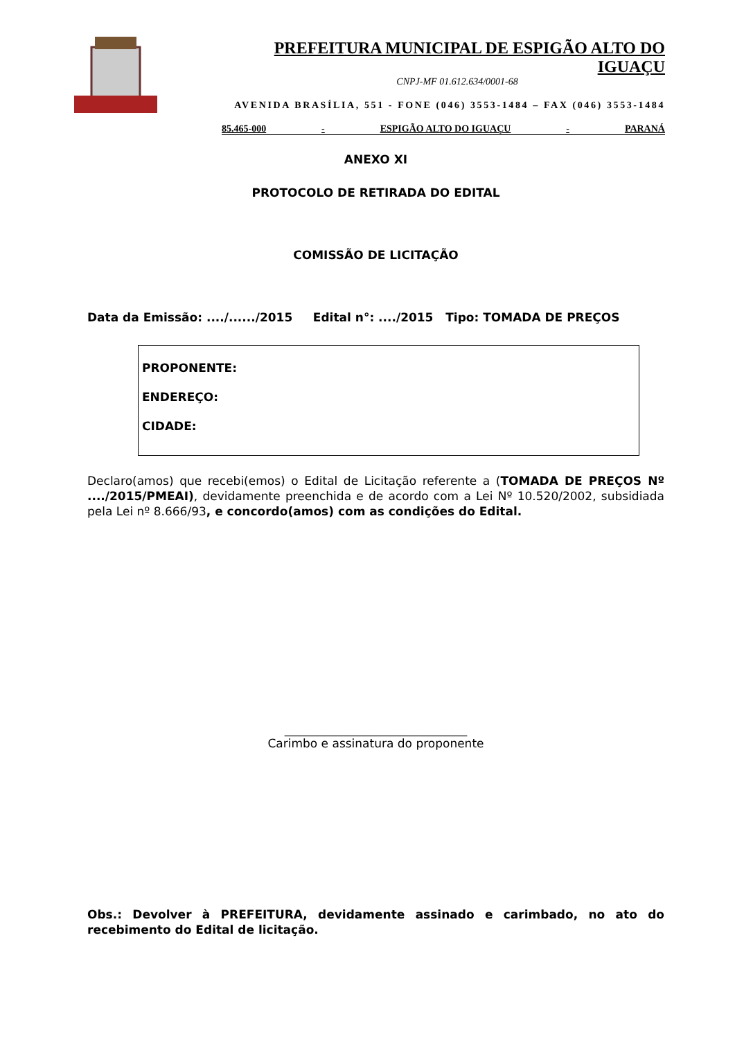PREFEITURA MUNICIPAL DE ESPIGÃO ALTO DO IGUAÇU
CNPJ-MF 01.612.634/0001-68
AVENIDA BRASÍLIA, 551 - FONE (046) 3553-1484 – FAX (046) 3553-1484
85.465-000 - ESPIGÃO ALTO DO IGUAÇU - PARANÁ
ANEXO XI
PROTOCOLO DE RETIRADA DO EDITAL
COMISSÃO DE LICITAÇÃO
Data da Emissão: ..../....../2015 Edital n°: ..../2015 Tipo: TOMADA DE PREÇOS
PROPONENTE:
ENDEREÇO:
CIDADE:
Declaro(amos) que recebi(emos) o Edital de Licitação referente a (TOMADA DE PREÇOS Nº ..../2015/PMEAI), devidamente preenchida e de acordo com a Lei Nº 10.520/2002, subsidiada pela Lei nº 8.666/93, e concordo(amos) com as condições do Edital.
_______________________________
Carimbo e assinatura do proponente
Obs.: Devolver à PREFEITURA, devidamente assinado e carimbado, no ato do recebimento do Edital de licitação.